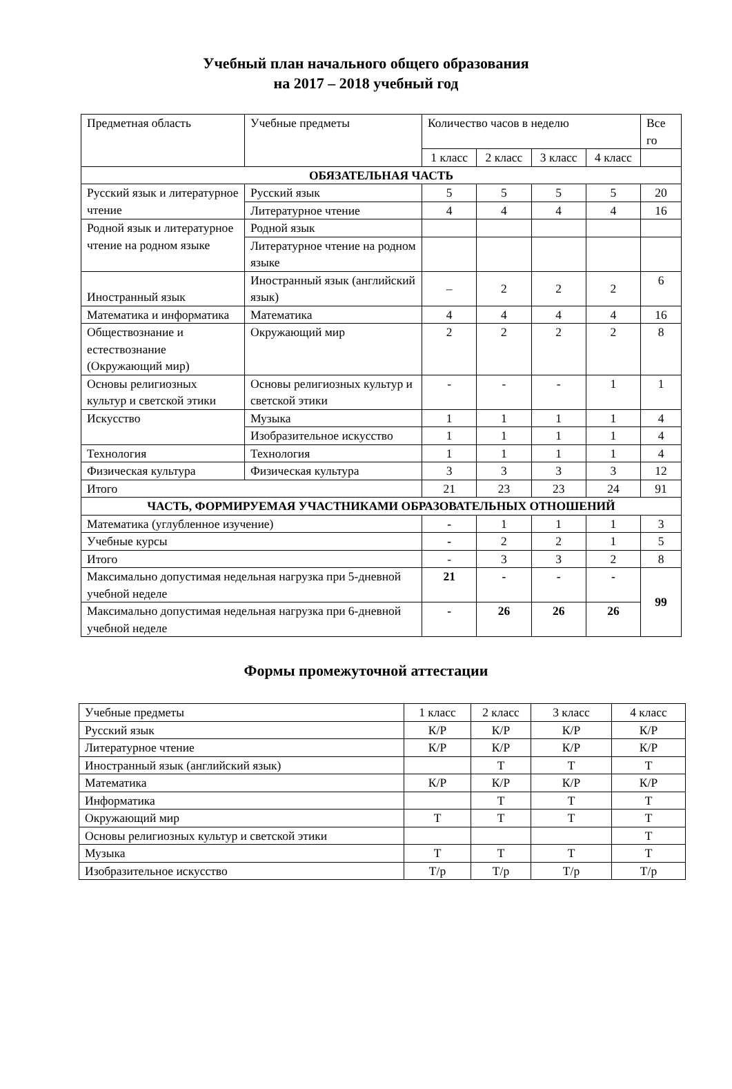Учебный план начального общего образования
на 2017 – 2018 учебный год
| Предметная область | Учебные предметы | Количество часов в неделю | | | | Все го |
| --- | --- | --- | --- | --- | --- | --- |
| | | 1 класс | 2 класс | 3 класс | 4 класс | |
| ОБЯЗАТЕЛЬНАЯ ЧАСТЬ | | | | | | |
| Русский язык и литературное чтение | Русский язык | 5 | 5 | 5 | 5 | 20 |
| | Литературное чтение | 4 | 4 | 4 | 4 | 16 |
| Родной язык и литературное чтение на родном языке | Родной язык | | | | | |
| | Литературное чтение на родном языке | | | | | |
| Иностранный язык | Иностранный язык (английский язык) | – | 2 | 2 | 2 | 6 |
| Математика и информатика | Математика | 4 | 4 | 4 | 4 | 16 |
| Обществознание и естествознание (Окружающий мир) | Окружающий мир | 2 | 2 | 2 | 2 | 8 |
| Основы религиозных культур и светской этики | Основы религиозных культур и светской этики | - | - | - | 1 | 1 |
| Искусство | Музыка | 1 | 1 | 1 | 1 | 4 |
| | Изобразительное искусство | 1 | 1 | 1 | 1 | 4 |
| Технология | Технология | 1 | 1 | 1 | 1 | 4 |
| Физическая культура | Физическая культура | 3 | 3 | 3 | 3 | 12 |
| Итого | | 21 | 23 | 23 | 24 | 91 |
| ЧАСТЬ, ФОРМИРУЕМАЯ УЧАСТНИКАМИ ОБРАЗОВАТЕЛЬНЫХ ОТНОШЕНИЙ | | | | | | |
| Математика (углубленное изучение) | | - | 1 | 1 | 1 | 3 |
| Учебные курсы | | - | 2 | 2 | 1 | 5 |
| Итого | | - | 3 | 3 | 2 | 8 |
| Максимально допустимая недельная нагрузка при 5-дневной учебной неделе | | 21 | - | - | - | 99 |
| Максимально допустимая недельная нагрузка при 6-дневной учебной неделе | | - | 26 | 26 | 26 | |
Формы промежуточной аттестации
| Учебные предметы | 1 класс | 2 класс | 3 класс | 4 класс |
| Русский язык | К/Р | К/Р | К/Р | К/Р |
| Литературное чтение | К/Р | К/Р | К/Р | К/Р |
| Иностранный язык (английский язык) | | Т | Т | Т |
| Математика | К/Р | К/Р | К/Р | К/Р |
| Информатика | | Т | Т | Т |
| Окружающий мир | Т | Т | Т | Т |
| Основы религиозных культур и светской этики | | | | Т |
| Музыка | Т | Т | Т | Т |
| Изобразительное искусство | Т/р | Т/р | Т/р | Т/р |